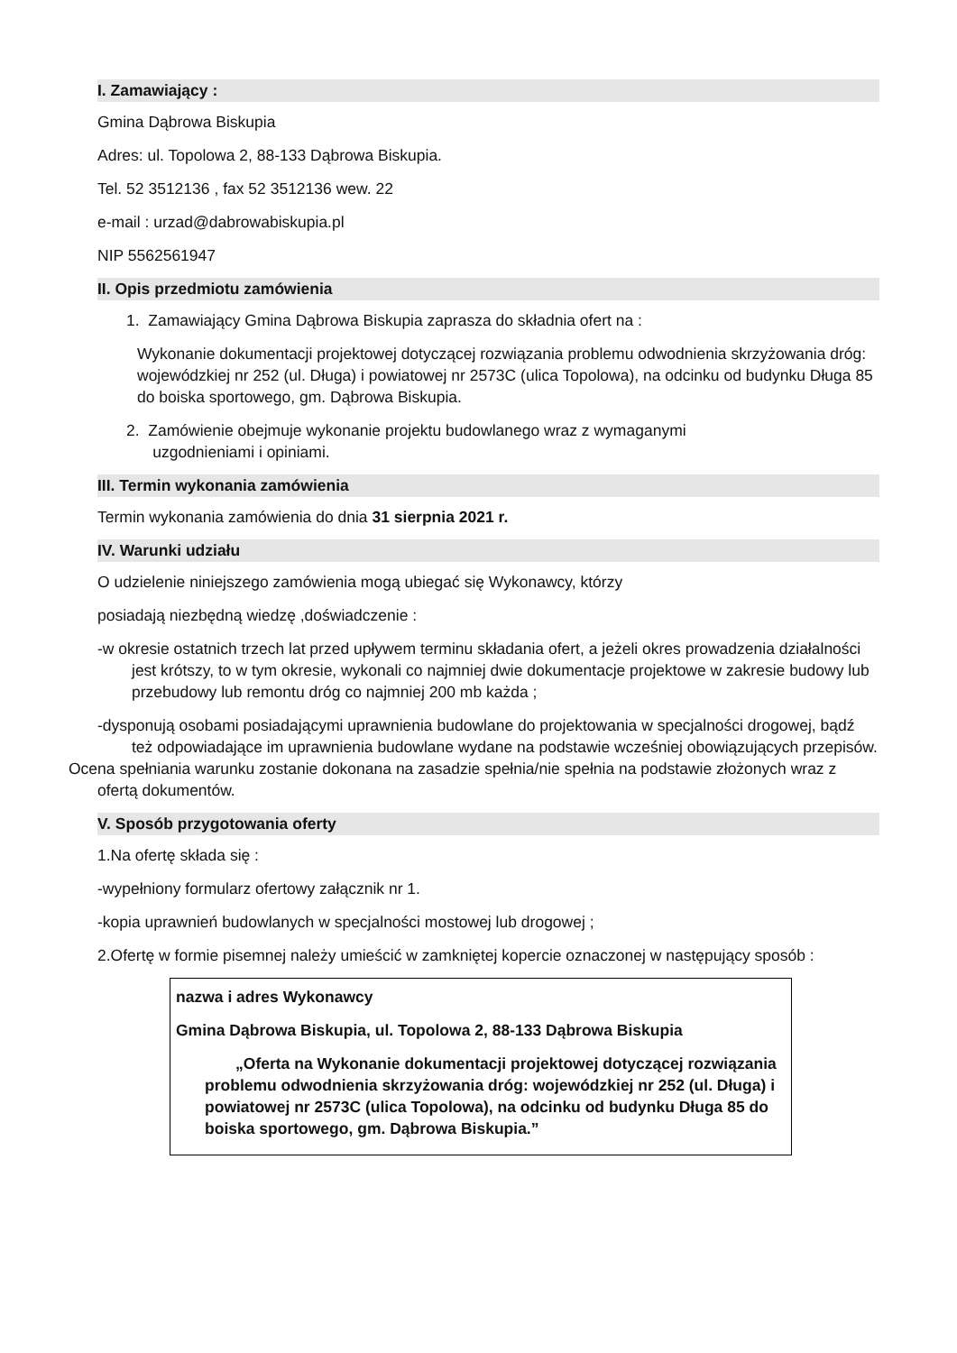I. Zamawiający :
Gmina Dąbrowa Biskupia
Adres: ul. Topolowa 2, 88-133 Dąbrowa Biskupia.
Tel. 52 3512136 , fax 52 3512136 wew. 22
e-mail : urzad@dabrowabiskupia.pl
NIP 5562561947
II. Opis przedmiotu zamówienia
1. Zamawiający Gmina Dąbrowa Biskupia zaprasza do składnia ofert na :
Wykonanie dokumentacji projektowej dotyczącej rozwiązania problemu odwodnienia skrzyżowania dróg: wojewódzkiej nr 252 (ul. Długa) i powiatowej nr 2573C (ulica Topolowa), na odcinku od budynku Długa 85 do boiska sportowego, gm. Dąbrowa Biskupia.
2. Zamówienie obejmuje wykonanie projektu budowlanego wraz z wymaganymi
uzgodnieniami i opiniami.
III. Termin wykonania zamówienia
Termin wykonania zamówienia do dnia 31 sierpnia 2021 r.
IV. Warunki udziału
O udzielenie niniejszego zamówienia mogą ubiegać się Wykonawcy, którzy
posiadają niezbędną wiedzę ,doświadczenie :
-w okresie ostatnich trzech lat przed upływem terminu składania ofert, a jeżeli okres prowadzenia działalności jest krótszy, to w tym okresie, wykonali co najmniej dwie dokumentacje projektowe w zakresie budowy lub przebudowy lub remontu dróg co najmniej 200 mb każda ;
-dysponują osobami posiadającymi uprawnienia budowlane do projektowania w specjalności drogowej, bądź też odpowiadające im uprawnienia budowlane wydane na podstawie wcześniej obowiązujących przepisów.
Ocena spełniania warunku zostanie dokonana na zasadzie spełnia/nie spełnia na podstawie złożonych wraz z ofertą dokumentów.
V. Sposób przygotowania oferty
1.Na ofertę składa się :
-wypełniony formularz ofertowy załącznik nr 1.
-kopia uprawnień budowlanych w specjalności mostowej lub drogowej ;
2.Ofertę w formie pisemnej należy umieścić w zamkniętej kopercie oznaczonej w następujący sposób :
nazwa i adres Wykonawcy
Gmina Dąbrowa Biskupia, ul. Topolowa 2, 88-133 Dąbrowa Biskupia
„Oferta na Wykonanie dokumentacji projektowej dotyczącej rozwiązania problemu odwodnienia skrzyżowania dróg: wojewódzkiej nr 252 (ul. Długa) i powiatowej nr 2573C (ulica Topolowa), na odcinku od budynku Długa 85 do boiska sportowego, gm. Dąbrowa Biskupia.”